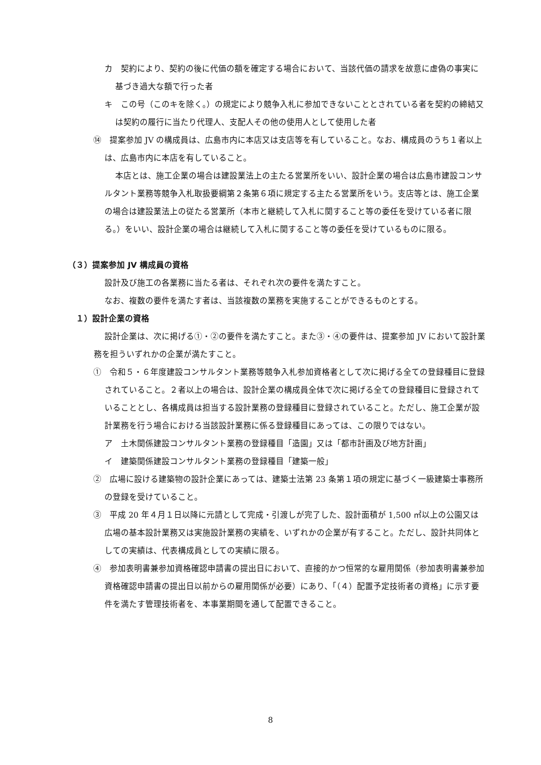カ　契約により、契約の後に代価の額を確定する場合において、当該代価の請求を故意に虚偽の事実に基づき過大な額で行った者
キ　この号（このキを除く。）の規定により競争入札に参加できないこととされている者を契約の締結又は契約の履行に当たり代理人、支配人その他の使用人として使用した者
⑭　提案参加 JV の構成員は、広島市内に本店又は支店等を有していること。なお、構成員のうち１者以上は、広島市内に本店を有していること。
本店とは、施工企業の場合は建設業法上の主たる営業所をいい、設計企業の場合は広島市建設コンサルタント業務等競争入札取扱要綱第２条第６項に規定する主たる営業所をいう。支店等とは、施工企業の場合は建設業法上の従たる営業所（本市と継続して入札に関すること等の委任を受けている者に限る。）をいい、設計企業の場合は継続して入札に関すること等の委任を受けているものに限る。
（３）提案参加 JV 構成員の資格
設計及び施工の各業務に当たる者は、それぞれ次の要件を満たすこと。
なお、複数の要件を満たす者は、当該複数の業務を実施することができるものとする。
１）設計企業の資格
設計企業は、次に掲げる①・②の要件を満たすこと。また③・④の要件は、提案参加 JV において設計業務を担ういずれかの企業が満たすこと。
①　令和５・６年度建設コンサルタント業務等競争入札参加資格者として次に掲げる全ての登録種目に登録されていること。２者以上の場合は、設計企業の構成員全体で次に掲げる全ての登録種目に登録されていることとし、各構成員は担当する設計業務の登録種目に登録されていること。ただし、施工企業が設計業務を行う場合における当該設計業務に係る登録種目にあっては、この限りではない。
ア　土木関係建設コンサルタント業務の登録種目「造園」又は「都市計画及び地方計画」
イ　建築関係建設コンサルタント業務の登録種目「建築一般」
②　広場に設ける建築物の設計企業にあっては、建築士法第 23 条第１項の規定に基づく一級建築士事務所の登録を受けていること。
③　平成 20 年４月１日以降に元請として完成・引渡しが完了した、設計面積が 1,500 ㎡以上の公園又は広場の基本設計業務又は実施設計業務の実績を、いずれかの企業が有すること。ただし、設計共同体としての実績は、代表構成員としての実績に限る。
④　参加表明書兼参加資格確認申請書の提出日において、直接的かつ恒常的な雇用関係（参加表明書兼参加資格確認申請書の提出日以前からの雇用関係が必要）にあり、「（４）配置予定技術者の資格」に示す要件を満たす管理技術者を、本事業期間を通して配置できること。
8